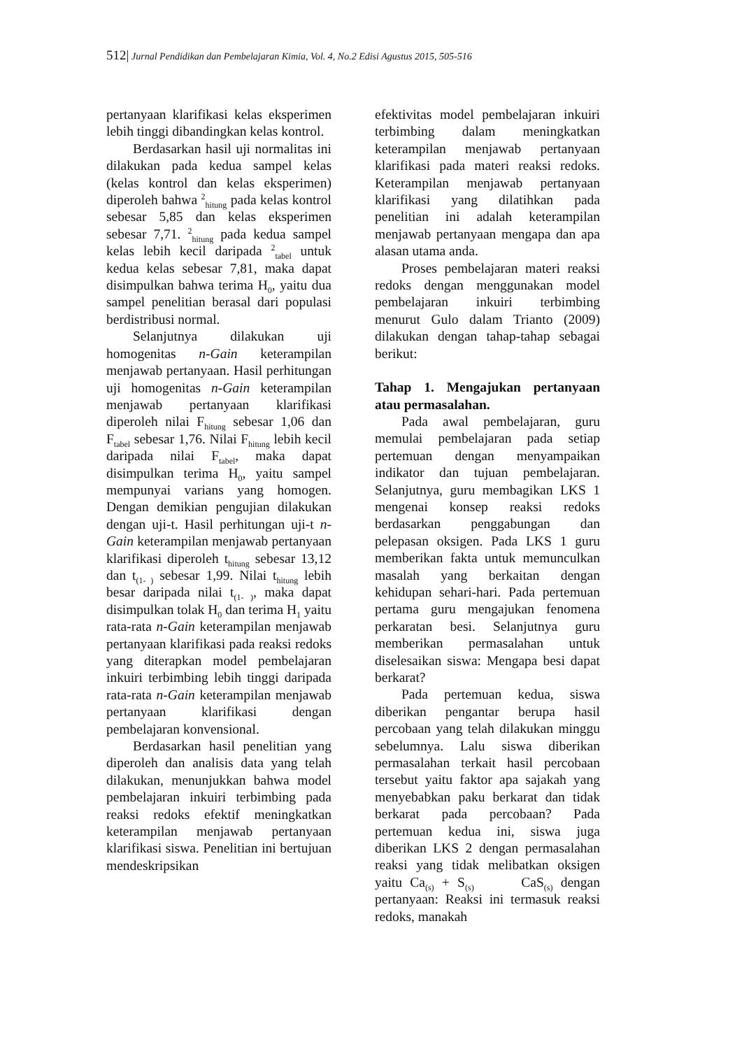512| Jurnal Pendidikan dan Pembelajaran Kimia, Vol. 4, No.2 Edisi Agustus 2015, 505-516
pertanyaan klarifikasi kelas eksperimen lebih tinggi dibandingkan kelas kontrol.
Berdasarkan hasil uji normalitas ini dilakukan pada kedua sampel kelas (kelas kontrol dan kelas eksperimen) diperoleh bahwa <sup>2</sup><sub>hitung</sub> pada kelas kontrol sebesar 5,85 dan kelas eksperimen sebesar 7,71. <sup>2</sup><sub>hitung</sub> pada kedua sampel kelas lebih kecil daripada <sup>2</sup><sub>tabel</sub> untuk kedua kelas sebesar 7,81, maka dapat disimpulkan bahwa terima H<sub>0</sub>, yaitu dua sampel penelitian berasal dari populasi berdistribusi normal.
Selanjutnya dilakukan uji homogenitas n-Gain keterampilan menjawab pertanyaan. Hasil perhitungan uji homogenitas n-Gain keterampilan menjawab pertanyaan klarifikasi diperoleh nilai F<sub>hitung</sub> sebesar 1,06 dan F<sub>tabel</sub> sebesar 1,76. Nilai F<sub>hitung</sub> lebih kecil daripada nilai F<sub>tabel</sub>, maka dapat disimpulkan terima H<sub>0</sub>, yaitu sampel mempunyai varians yang homogen. Dengan demikian pengujian dilakukan dengan uji-t. Hasil perhitungan uji-t n-Gain keterampilan menjawab pertanyaan klarifikasi diperoleh t<sub>hitung</sub> sebesar 13,12 dan t<sub>(1- )</sub> sebesar 1,99. Nilai t<sub>hitung</sub> lebih besar daripada nilai t<sub>(1- )</sub>, maka dapat disimpulkan tolak H<sub>0</sub> dan terima H<sub>1</sub> yaitu rata-rata n-Gain keterampilan menjawab pertanyaan klarifikasi pada reaksi redoks yang diterapkan model pembelajaran inkuiri terbimbing lebih tinggi daripada rata-rata n-Gain keterampilan menjawab pertanyaan klarifikasi dengan pembelajaran konvensional.
Berdasarkan hasil penelitian yang diperoleh dan analisis data yang telah dilakukan, menunjukkan bahwa model pembelajaran inkuiri terbimbing pada reaksi redoks efektif meningkatkan keterampilan menjawab pertanyaan klarifikasi siswa. Penelitian ini bertujuan mendeskripsikan
efektivitas model pembelajaran inkuiri terbimbing dalam meningkatkan keterampilan menjawab pertanyaan klarifikasi pada materi reaksi redoks. Keterampilan menjawab pertanyaan klarifikasi yang dilatihkan pada penelitian ini adalah keterampilan menjawab pertanyaan mengapa dan apa alasan utama anda.
Proses pembelajaran materi reaksi redoks dengan menggunakan model pembelajaran inkuiri terbimbing menurut Gulo dalam Trianto (2009) dilakukan dengan tahap-tahap sebagai berikut:
Tahap 1. Mengajukan pertanyaan atau permasalahan.
Pada awal pembelajaran, guru memulai pembelajaran pada setiap pertemuan dengan menyampaikan indikator dan tujuan pembelajaran. Selanjutnya, guru membagikan LKS 1 mengenai konsep reaksi redoks berdasarkan penggabungan dan pelepasan oksigen. Pada LKS 1 guru memberikan fakta untuk memunculkan masalah yang berkaitan dengan kehidupan sehari-hari. Pada pertemuan pertama guru mengajukan fenomena perkaratan besi. Selanjutnya guru memberikan permasalahan untuk diselesaikan siswa: Mengapa besi dapat berkarat?
Pada pertemuan kedua, siswa diberikan pengantar berupa hasil percobaan yang telah dilakukan minggu sebelumnya. Lalu siswa diberikan permasalahan terkait hasil percobaan tersebut yaitu faktor apa sajakah yang menyebabkan paku berkarat dan tidak berkarat pada percobaan? Pada pertemuan kedua ini, siswa juga diberikan LKS 2 dengan permasalahan reaksi yang tidak melibatkan oksigen yaitu Ca<sub>(s)</sub> + S<sub>(s)</sub> CaS<sub>(s)</sub> dengan pertanyaan: Reaksi ini termasuk reaksi redoks, manakah